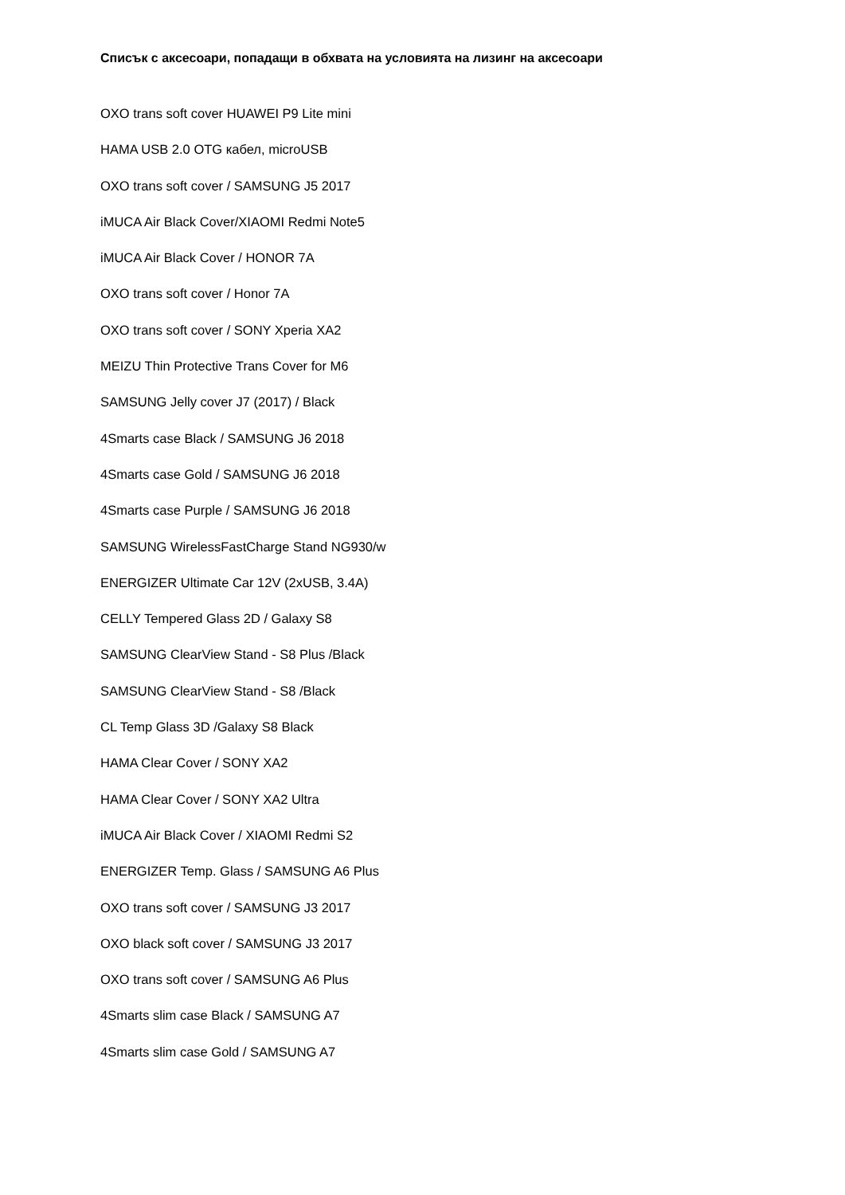Списък с аксесоари, попадащи в обхвата на условията на лизинг на аксесоари
OXO trans soft cover HUAWEI P9 Lite mini
HAMA USB 2.0 OTG кабел, microUSB
OXO trans soft cover / SAMSUNG J5 2017
iMUCA Air Black Cover/XIAOMI Redmi Note5
iMUCA Air Black Cover / HONOR 7A
OXO trans soft cover / Honor 7A
OXO trans soft cover / SONY Xperia XA2
MEIZU Thin Protective Trans Cover for M6
SAMSUNG Jelly cover J7 (2017) / Black
4Smarts case Black / SAMSUNG J6 2018
4Smarts case Gold / SAMSUNG J6 2018
4Smarts case Purple / SAMSUNG J6 2018
SAMSUNG WirelessFastCharge Stand NG930/w
ENERGIZER Ultimate Car 12V (2xUSB, 3.4A)
CELLY Tempered Glass 2D / Galaxy S8
SAMSUNG ClearView Stand - S8 Plus /Black
SAMSUNG ClearView Stand - S8 /Black
CL Temp Glass 3D /Galaxy S8 Black
HAMA Clear Cover / SONY XA2
HAMA Clear Cover / SONY XA2 Ultra
iMUCA Air Black Cover / XIAOMI Redmi S2
ENERGIZER Temp. Glass / SAMSUNG A6 Plus
OXO trans soft cover / SAMSUNG J3 2017
OXO black soft cover / SAMSUNG J3 2017
OXO trans soft cover / SAMSUNG A6 Plus
4Smarts slim case Black / SAMSUNG A7
4Smarts slim case Gold / SAMSUNG A7